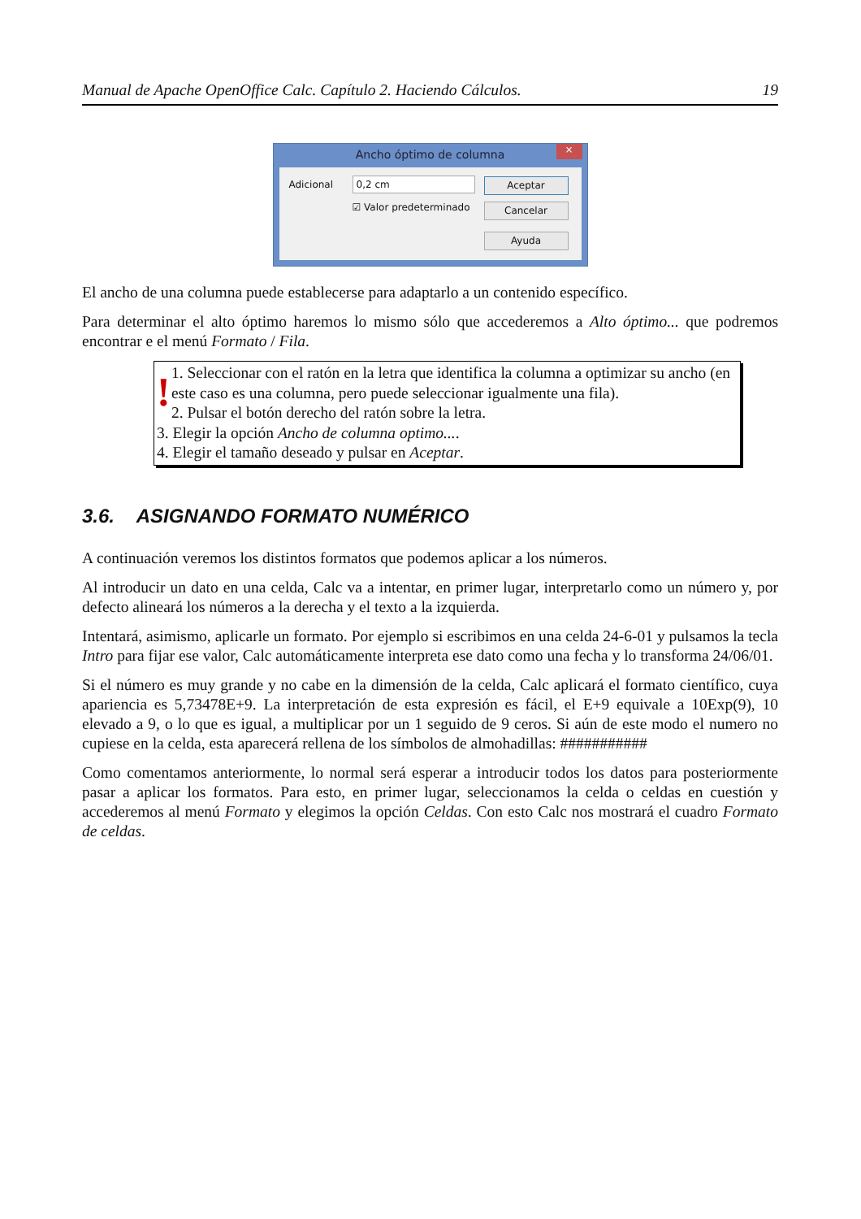Manual de Apache OpenOffice Calc. Capítulo 2. Haciendo Cálculos. 19
Ancho óptimo de columna
×
Adicional 0,2 cm
☑ Valor predeterminado
Aceptar
Cancelar
Ayuda
El ancho de una columna puede establecerse para adaptarlo a un contenido específico.
Para determinar el alto óptimo haremos lo mismo sólo que accederemos a Alto óptimo... que podremos encontrar e el menú Formato / Fila.
!
1. Seleccionar con el ratón en la letra que identifica la columna a optimizar su ancho (en este caso es una columna, pero puede seleccionar igualmente una fila).
2. Pulsar el botón derecho del ratón sobre la letra.
3. Elegir la opción Ancho de columna optimo....
4. Elegir el tamaño deseado y pulsar en Aceptar.
3.6. ASIGNANDO FORMATO NUMÉRICO
A continuación veremos los distintos formatos que podemos aplicar a los números.
Al introducir un dato en una celda, Calc va a intentar, en primer lugar, interpretarlo como un número y, por defecto alineará los números a la derecha y el texto a la izquierda.
Intentará, asimismo, aplicarle un formato. Por ejemplo si escribimos en una celda 24-6-01 y pulsamos la tecla Intro para fijar ese valor, Calc automáticamente interpreta ese dato como una fecha y lo transforma 24/06/01.
Si el número es muy grande y no cabe en la dimensión de la celda, Calc aplicará el formato científico, cuya apariencia es 5,73478E+9. La interpretación de esta expresión es fácil, el E+9 equivale a 10Exp(9), 10 elevado a 9, o lo que es igual, a multiplicar por un 1 seguido de 9 ceros. Si aún de este modo el numero no cupiese en la celda, esta aparecerá rellena de los símbolos de almohadillas: ###########
Como comentamos anteriormente, lo normal será esperar a introducir todos los datos para posteriormente pasar a aplicar los formatos. Para esto, en primer lugar, seleccionamos la celda o celdas en cuestión y accederemos al menú Formato y elegimos la opción Celdas. Con esto Calc nos mostrará el cuadro Formato de celdas.